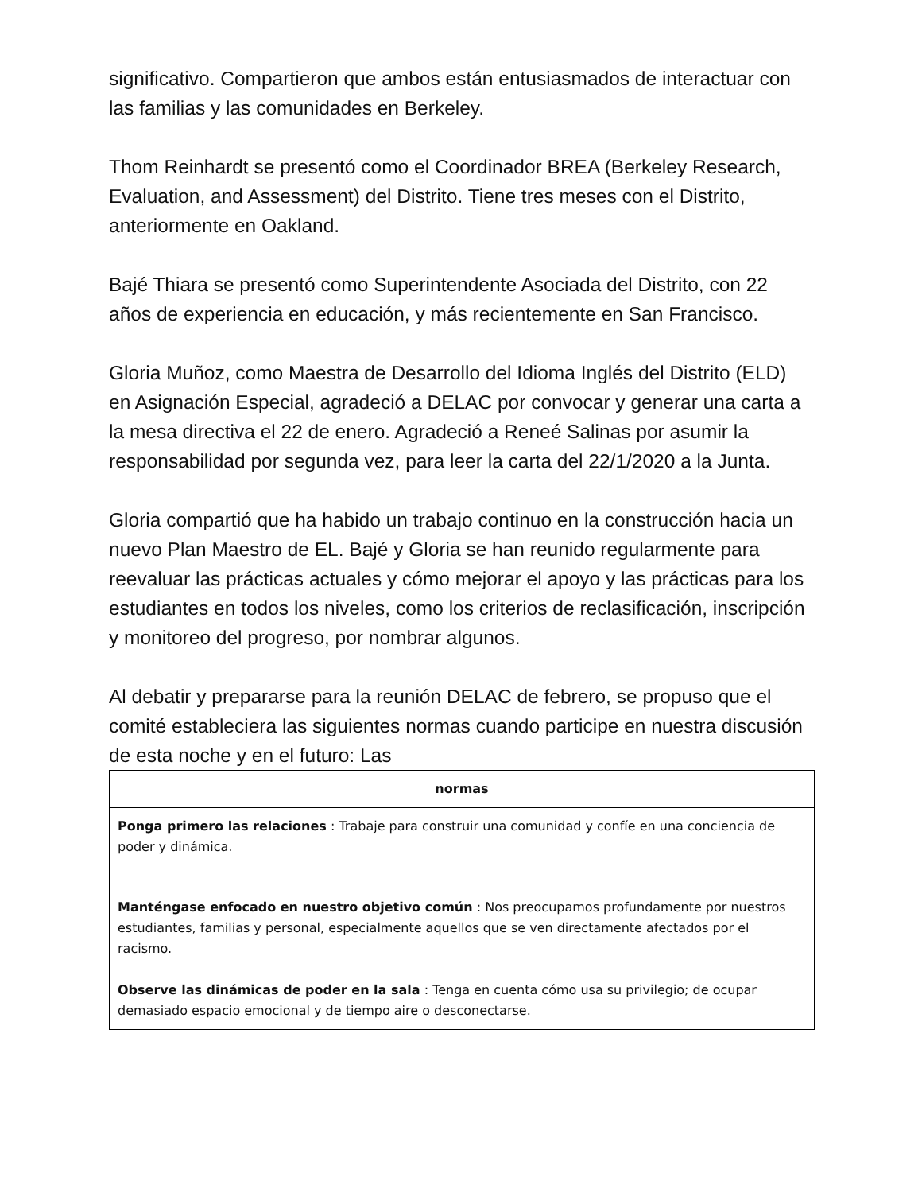significativo. Compartieron que ambos están entusiasmados de interactuar con las familias y las comunidades en Berkeley.
Thom Reinhardt se presentó como el Coordinador BREA (Berkeley Research, Evaluation, and Assessment) del Distrito. Tiene tres meses con el Distrito, anteriormente en Oakland.
Bajé Thiara se presentó como Superintendente Asociada del Distrito, con 22 años de experiencia en educación, y más recientemente en San Francisco.
Gloria Muñoz, como Maestra de Desarrollo del Idioma Inglés del Distrito (ELD) en Asignación Especial, agradeció a DELAC por convocar y generar una carta a la mesa directiva el 22 de enero. Agradeció a Reneé Salinas por asumir la responsabilidad por segunda vez, para leer la carta del 22/1/2020 a la Junta.
Gloria compartió que ha habido un trabajo continuo en la construcción hacia un nuevo Plan Maestro de EL. Bajé y Gloria se han reunido regularmente para reevaluar las prácticas actuales y cómo mejorar el apoyo y las prácticas para los estudiantes en todos los niveles, como los criterios de reclasificación, inscripción y monitoreo del progreso, por nombrar algunos.
Al debatir y prepararse para la reunión DELAC de febrero, se propuso que el comité estableciera las siguientes normas cuando participe en nuestra discusión de esta noche y en el futuro: Las
| normas |
| --- |
| Ponga primero las relaciones : Trabaje para construir una comunidad y confíe en una conciencia de poder y dinámica. Manténgase enfocado en nuestro objetivo común : Nos preocupamos profundamente por nuestros estudiantes, familias y personal, especialmente aquellos que se ven directamente afectados por el racismo. Observe las dinámicas de poder en la sala : Tenga en cuenta cómo usa su privilegio; de ocupar demasiado espacio emocional y de tiempo aire o desconectarse. |